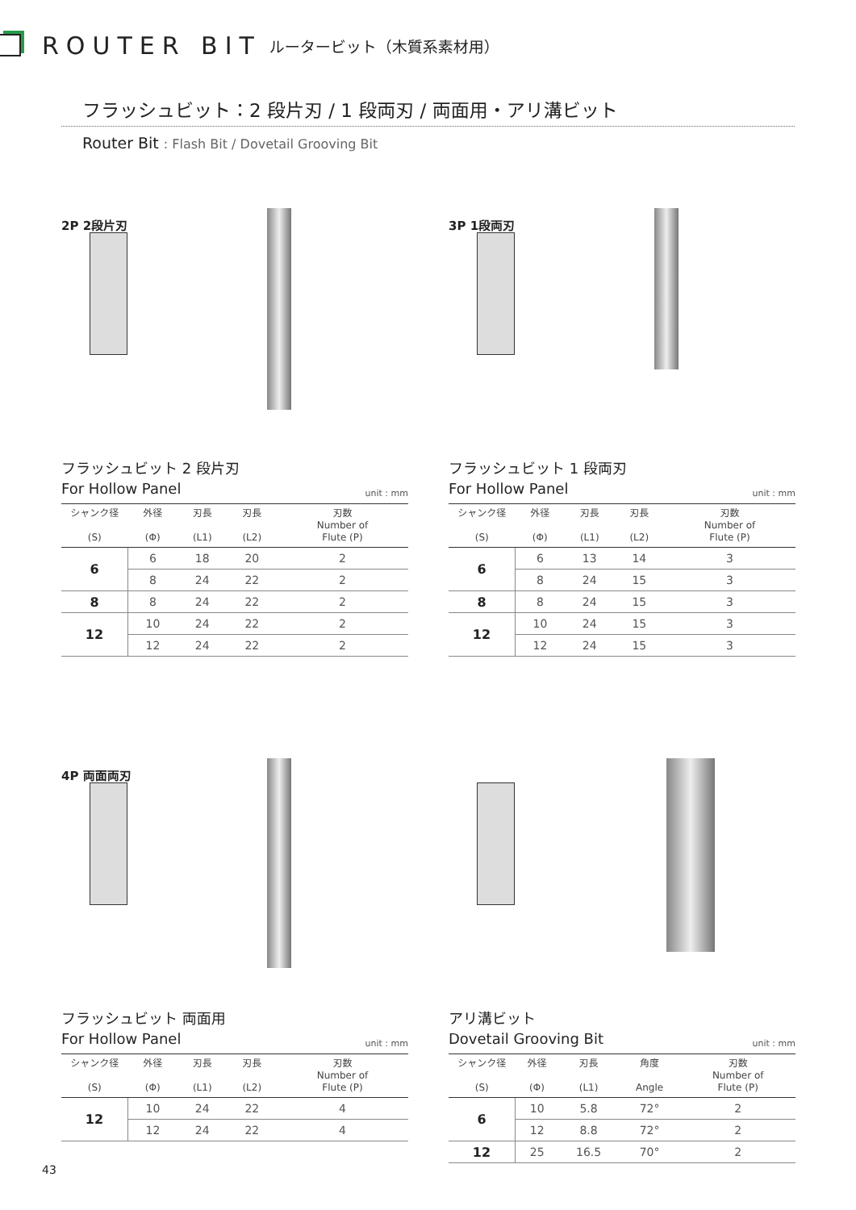ROUTER BIT ルータービット（木質系素材用）
フラッシュビット：2 段片刃 / 1 段両刃 / 両面用・アリ溝ビット
Router Bit : Flash Bit / Dovetail Grooving Bit
2P 2段片刃
フラッシュビット 2 段片刃
For Hollow Panel unit : mm
| シャンク径 (S) | 外径 (Φ) | 刃長 (L1) | 刃長 (L2) | 刃数 Number of Flute (P) |
| --- | --- | --- | --- | --- |
| 6 | 6 | 18 | 20 | 2 |
| | 8 | 24 | 22 | 2 |
| 8 | 8 | 24 | 22 | 2 |
| 12 | 10 | 24 | 22 | 2 |
| | 12 | 24 | 22 | 2 |
3P 1段両刃
フラッシュビット 1 段両刃
For Hollow Panel unit : mm
| シャンク径 (S) | 外径 (Φ) | 刃長 (L1) | 刃長 (L2) | 刃数 Number of Flute (P) |
| --- | --- | --- | --- | --- |
| 6 | 6 | 13 | 14 | 3 |
| | 8 | 24 | 15 | 3 |
| 8 | 8 | 24 | 15 | 3 |
| 12 | 10 | 24 | 15 | 3 |
| | 12 | 24 | 15 | 3 |
4P 両面両刃
フラッシュビット 両面用
For Hollow Panel unit : mm
| シャンク径 (S) | 外径 (Φ) | 刃長 (L1) | 刃長 (L2) | 刃数 Number of Flute (P) |
| --- | --- | --- | --- | --- |
| 12 | 10 | 24 | 22 | 4 |
| | 12 | 24 | 22 | 4 |
アリ溝ビット
Dovetail Grooving Bit unit : mm
| シャンク径 (S) | 外径 (Φ) | 刃長 (L1) | 角度 Angle | 刃数 Number of Flute (P) |
| --- | --- | --- | --- | --- |
| 6 | 10 | 5.8 | 72° | 2 |
| | 12 | 8.8 | 72° | 2 |
| 12 | 25 | 16.5 | 70° | 2 |
43